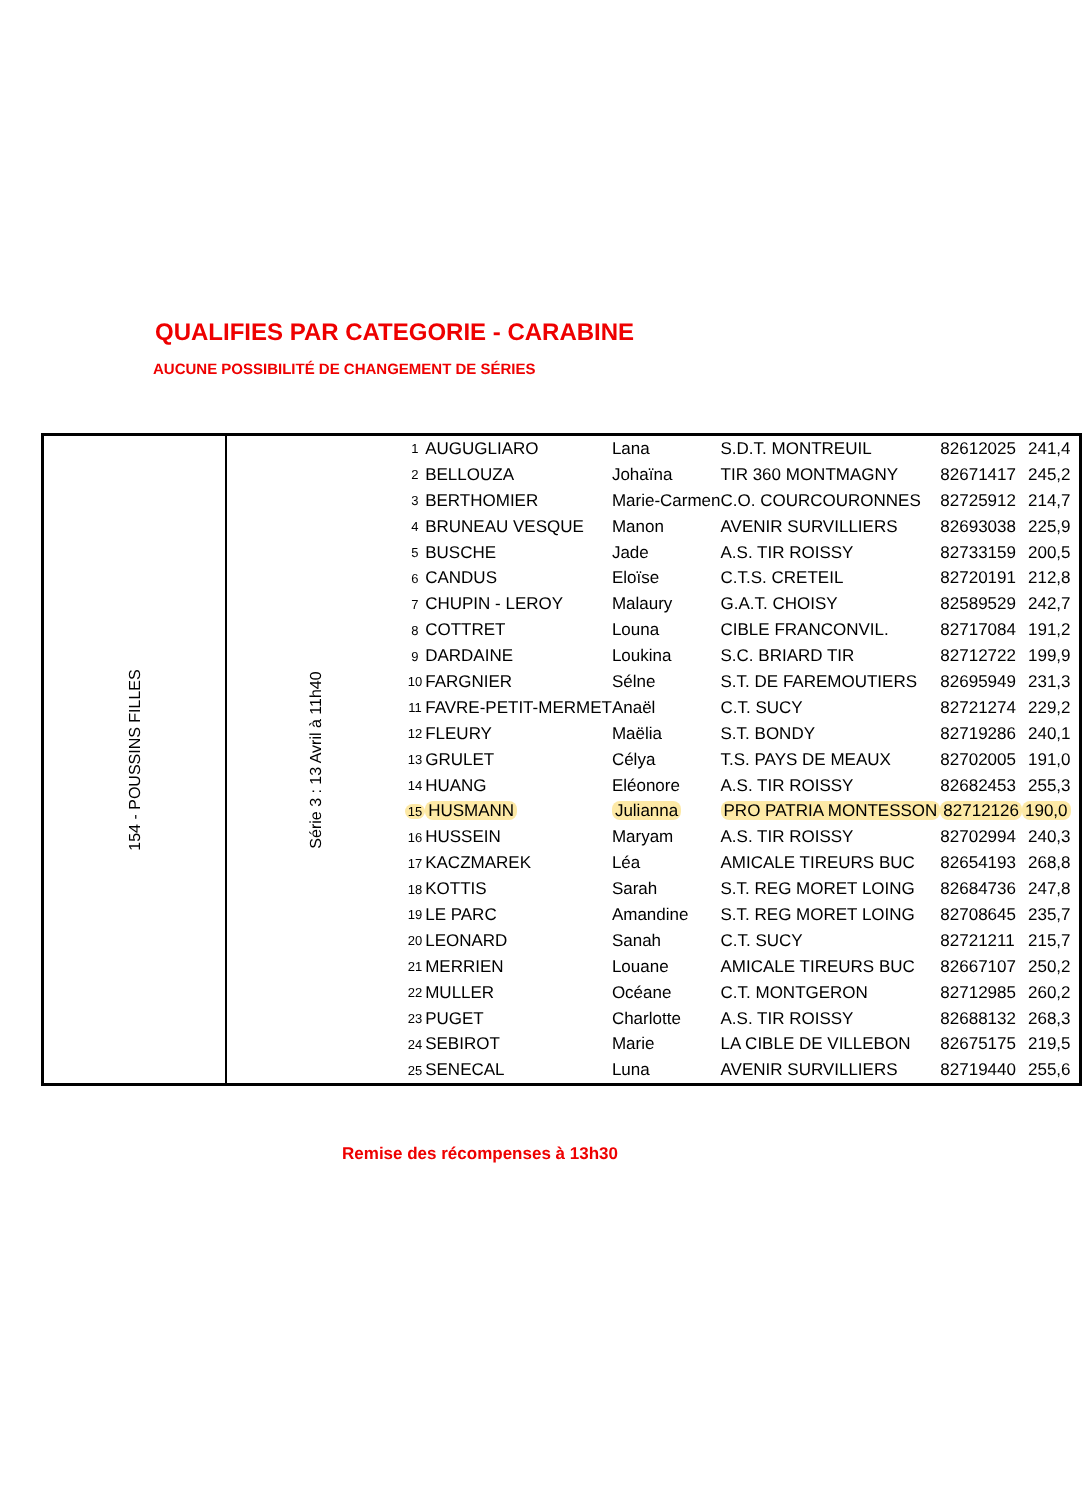QUALIFIES PAR CATEGORIE - CARABINE
AUCUNE POSSIBILITÉ DE CHANGEMENT DE SÉRIES
| 154 - POUSSINS FILLES | Série 3 : 13 Avril à 11h40 | 1 | AUGUGLIARO | Lana | S.D.T. MONTREUIL | 82612025 | 241,4 |
| | | 2 | BELLOUZA | Johaïna | TIR 360 MONTMAGNY | 82671417 | 245,2 |
| | | 3 | BERTHOMIER | Marie-Carmen | C.O. COURCOURONNES | 82725912 | 214,7 |
| | | 4 | BRUNEAU VESQUE | Manon | AVENIR SURVILLIERS | 82693038 | 225,9 |
| | | 5 | BUSCHE | Jade | A.S. TIR ROISSY | 82733159 | 200,5 |
| | | 6 | CANDUS | Eloïse | C.T.S. CRETEIL | 82720191 | 212,8 |
| | | 7 | CHUPIN - LEROY | Malaury | G.A.T. CHOISY | 82589529 | 242,7 |
| | | 8 | COTTRET | Louna | CIBLE FRANCONVIL. | 82717084 | 191,2 |
| | | 9 | DARDAINE | Loukina | S.C. BRIARD TIR | 82712722 | 199,9 |
| | | 10 | FARGNIER | Sélne | S.T. DE FAREMOUTIERS | 82695949 | 231,3 |
| | | 11 | FAVRE-PETIT-MERMET | Anaël | C.T. SUCY | 82721274 | 229,2 |
| | | 12 | FLEURY | Maëlia | S.T. BONDY | 82719286 | 240,1 |
| | | 13 | GRULET | Célya | T.S. PAYS DE MEAUX | 82702005 | 191,0 |
| | | 14 | HUANG | Eléonore | A.S. TIR ROISSY | 82682453 | 255,3 |
| | | 15 | HUSMANN | Julianna | PRO PATRIA MONTESSON | 82712126 | 190,0 |
| | | 16 | HUSSEIN | Maryam | A.S. TIR ROISSY | 82702994 | 240,3 |
| | | 17 | KACZMAREK | Léa | AMICALE TIREURS BUC | 82654193 | 268,8 |
| | | 18 | KOTTIS | Sarah | S.T. REG MORET LOING | 82684736 | 247,8 |
| | | 19 | LE PARC | Amandine | S.T. REG MORET LOING | 82708645 | 235,7 |
| | | 20 | LEONARD | Sanah | C.T. SUCY | 82721211 | 215,7 |
| | | 21 | MERRIEN | Louane | AMICALE TIREURS BUC | 82667107 | 250,2 |
| | | 22 | MULLER | Océane | C.T. MONTGERON | 82712985 | 260,2 |
| | | 23 | PUGET | Charlotte | A.S. TIR ROISSY | 82688132 | 268,3 |
| | | 24 | SEBIROT | Marie | LA CIBLE DE VILLEBON | 82675175 | 219,5 |
| | | 25 | SENECAL | Luna | AVENIR SURVILLIERS | 82719440 | 255,6 |
Remise des récompenses à 13h30